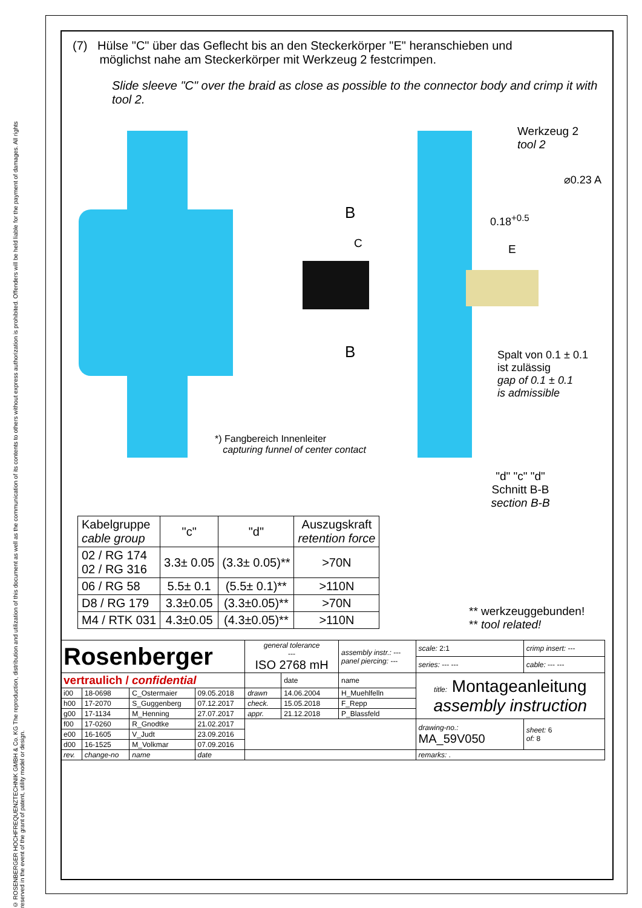© ROSENBERGER HOCHFREQUENZTECHNIK GMBH & Co. KG The reproduction, distribution and utilization of this document as well as the communication of its contents to others without express authorization is prohibited. Offenders will be held liable for the payment of damages. All rights reserved in the event of the grant of patent, utility model or design.
(7) Hülse "C" über das Geflecht bis an den Steckerkörper "E" heranschieben und
möglichst nahe am Steckerkörper mit Werkzeug 2 festcrimpen.
Slide sleeve "C" over the braid as close as possible to the connector body and crimp it with tool 2.
Werkzeug 2
tool 2
B
C E
0.18<sup>+0.5</sup>
⌀0.23 A
B
Spalt von 0.1 ± 0.1
ist zulässig
gap of 0.1 ± 0.1
is admissible
*) Fangbereich Innenleiter
capturing funnel of center contact
"d" "c" "d"
Schnitt B-B
section B-B
| Kabelgruppe cable group | "c" | "d" | Auszugskraft retention force |
| 02 / RG 174 02 / RG 316 | 3.3± 0.05 | (3.3± 0.05)** | >70N |
| 06 / RG 58 | 5.5± 0.1 | (5.5± 0.1)** | >110N |
| D8 / RG 179 | 3.3±0.05 | (3.3±0.05)** | >70N |
| M4 / RTK 031 | 4.3±0.05 | (4.3±0.05)** | >110N |
** werkzeuggebunden!
** tool related!
| Rosenberger | | | | general tolerance --- ISO 2768 mH | | assembly instr.: --- panel piercing: --- | scale: 2:1 | crimp insert: --- |
| | | | | | | | series: --- --- | cable: --- --- |
| vertraulich / confidential | | | | | date | name | title: Montageanleitung assembly instruction | |
| i00 | 18-0698 | C_Ostermaier | 09.05.2018 | drawn | 14.06.2004 | H_Muehlfelln | | |
| h00 | 17-2070 | S_Guggenberg | 07.12.2017 | check. | 15.05.2018 | F_Repp | | |
| g00 | 17-1134 | M_Henning | 27.07.2017 | appr. | 21.12.2018 | P_Blassfeld | | |
| f00 | 17-0260 | R_Gnodtke | 21.02.2017 | | | | drawing-no.: MA_59V050 | sheet: 6 of: 8 |
| e00 | 16-1605 | V_Judt | 23.09.2016 | | | | | |
| d00 | 16-1525 | M_Volkmar | 07.09.2016 | | | | | |
| rev. | change-no | name | date | | | | remarks: . | |